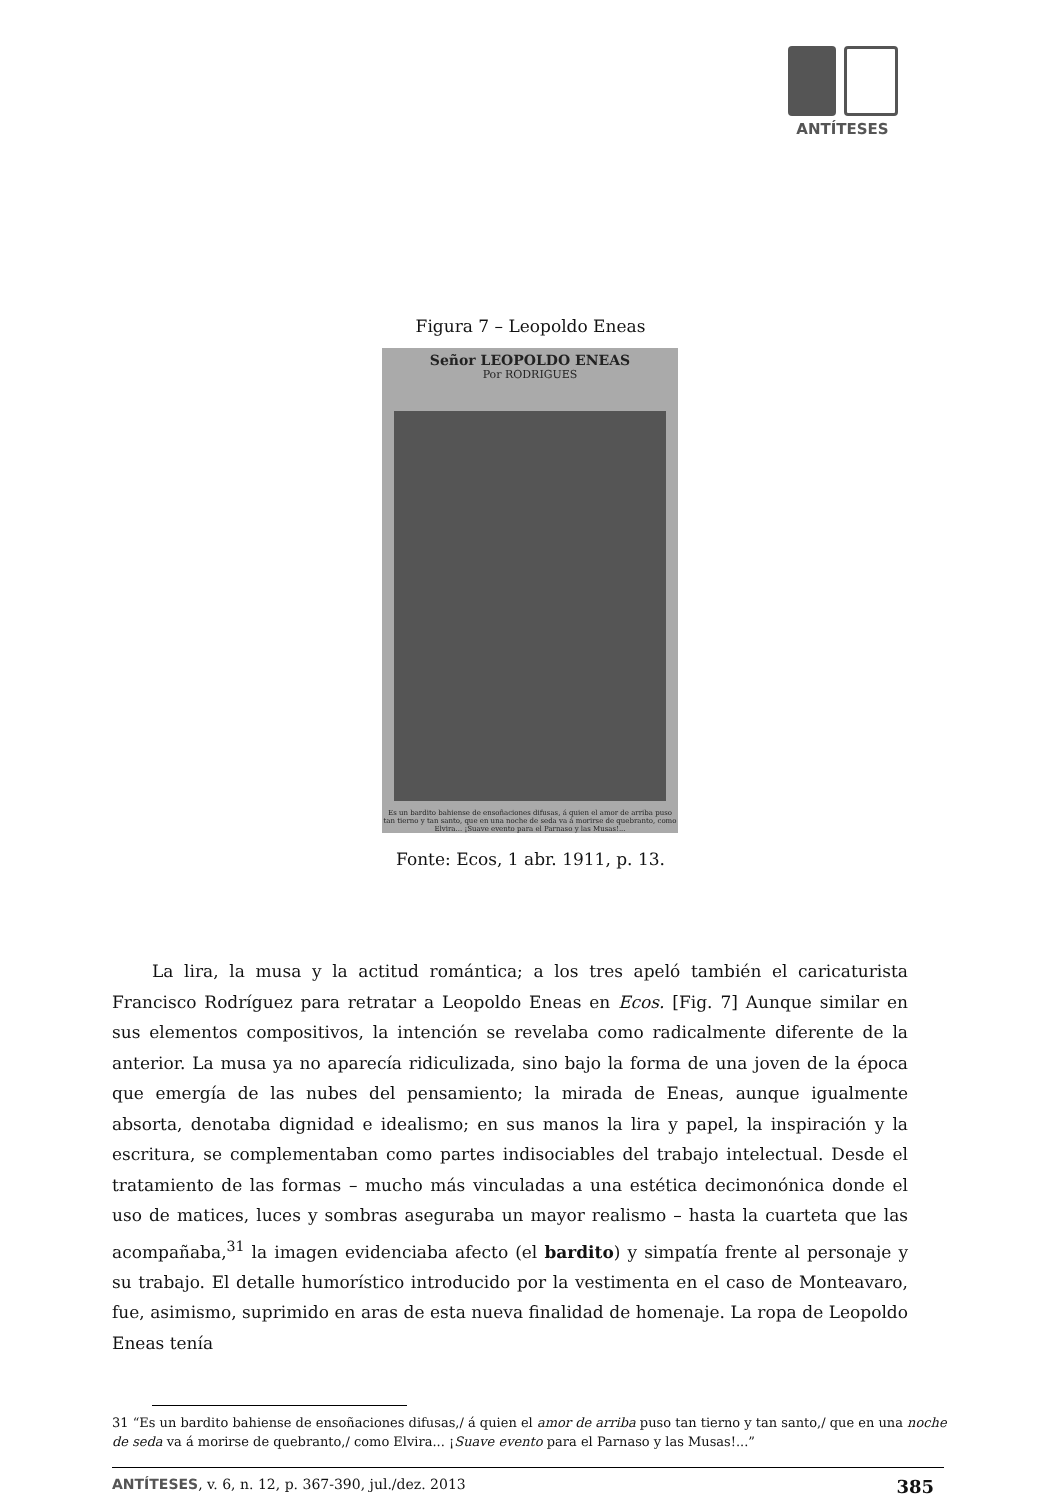ANTÍTESES
Figura 7 – Leopoldo Eneas
Señor LEOPOLDO ENEAS
Por RODRIGUES
Es un bardito bahiense de ensoñaciones difusas, á quien el amor de arriba puso tan tierno y tan santo, que en una noche de seda va á morirse de quebranto, como Elvira... ¡Suave evento para el Parnaso y las Musas!...
Fonte: Ecos, 1 abr. 1911, p. 13.
La lira, la musa y la actitud romántica; a los tres apeló también el caricaturista Francisco Rodríguez para retratar a Leopoldo Eneas en Ecos. [Fig. 7] Aunque similar en sus elementos compositivos, la intención se revelaba como radicalmente diferente de la anterior. La musa ya no aparecía ridiculizada, sino bajo la forma de una joven de la época que emergía de las nubes del pensamiento; la mirada de Eneas, aunque igualmente absorta, denotaba dignidad e idealismo; en sus manos la lira y papel, la inspiración y la escritura, se complementaban como partes indisociables del trabajo intelectual. Desde el tratamiento de las formas – mucho más vinculadas a una estética decimonónica donde el uso de matices, luces y sombras aseguraba un mayor realismo – hasta la cuarteta que las acompañaba,<sup>31</sup> la imagen evidenciaba afecto (el bardito) y simpatía frente al personaje y su trabajo. El detalle humorístico introducido por la vestimenta en el caso de Monteavaro, fue, asimismo, suprimido en aras de esta nueva finalidad de homenaje. La ropa de Leopoldo Eneas tenía
31 “Es un bardito bahiense de ensoñaciones difusas,/ á quien el amor de arriba puso tan tierno y tan santo,/ que en una noche de seda va á morirse de quebranto,/ como Elvira... ¡Suave evento para el Parnaso y las Musas!...”
ANTÍTESES, v. 6, n. 12, p. 367-390, jul./dez. 2013 385